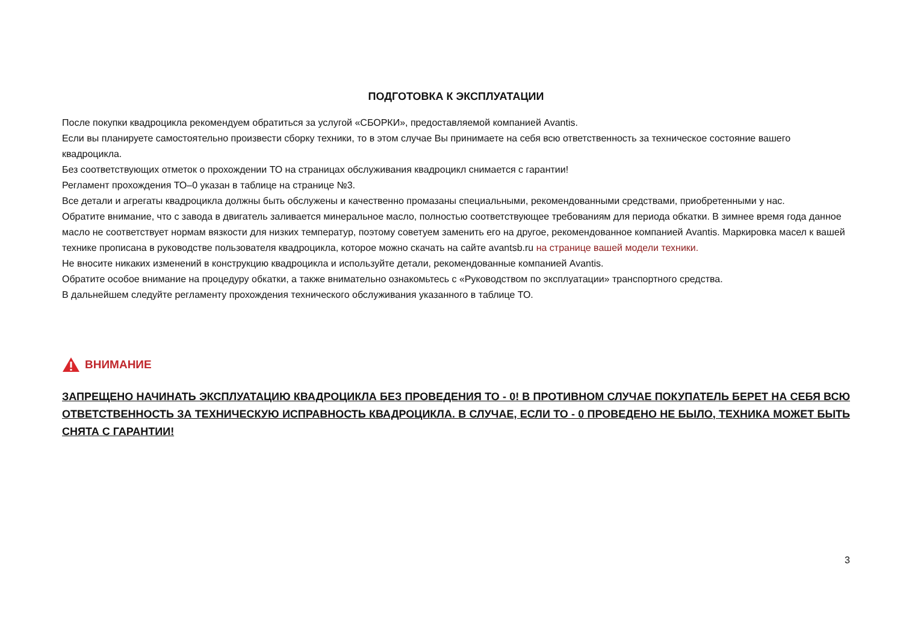ПОДГОТОВКА К ЭКСПЛУАТАЦИИ
После покупки квадроцикла рекомендуем обратиться за услугой «СБОРКИ», предоставляемой компанией Avantis.
Если вы планируете самостоятельно произвести сборку техники, то в этом случае Вы принимаете на себя всю ответственность за техническое состояние вашего квадроцикла.
Без соответствующих отметок о прохождении ТО на страницах обслуживания квадроцикл снимается с гарантии!
Регламент прохождения ТО–0 указан в таблице на странице №3.
Все детали и агрегаты квадроцикла должны быть обслужены и качественно промазаны специальными, рекомендованными средствами, приобретенными у нас.
Обратите внимание, что с завода в двигатель заливается минеральное масло, полностью соответствующее требованиям для периода обкатки. В зимнее время года данное масло не соответствует нормам вязкости для низких температур, поэтому советуем заменить его на другое, рекомендованное компанией Avantis. Маркировка масел к вашей технике прописана в руководстве пользователя квадроцикла, которое можно скачать на сайте avantsb.ru на странице вашей модели техники.
Не вносите никаких изменений в конструкцию квадроцикла и используйте детали, рекомендованные компанией Avantis.
Обратите особое внимание на процедуру обкатки, а также внимательно ознакомьтесь с «Руководством по эксплуатации» транспортного средства.
В дальнейшем следуйте регламенту прохождения технического обслуживания указанного в таблице ТО.
ВНИМАНИЕ
ЗАПРЕЩЕНО НАЧИНАТЬ ЭКСПЛУАТАЦИЮ КВАДРОЦИКЛА БЕЗ ПРОВЕДЕНИЯ ТО - 0! В ПРОТИВНОМ СЛУЧАЕ ПОКУПАТЕЛЬ БЕРЕТ НА СЕБЯ ВСЮ ОТВЕТСТВЕННОСТЬ ЗА ТЕХНИЧЕСКУЮ ИСПРАВНОСТЬ КВАДРОЦИКЛА. В СЛУЧАЕ, ЕСЛИ ТО - 0 ПРОВЕДЕНО НЕ БЫЛО, ТЕХНИКА МОЖЕТ БЫТЬ СНЯТА С ГАРАНТИИ!
3